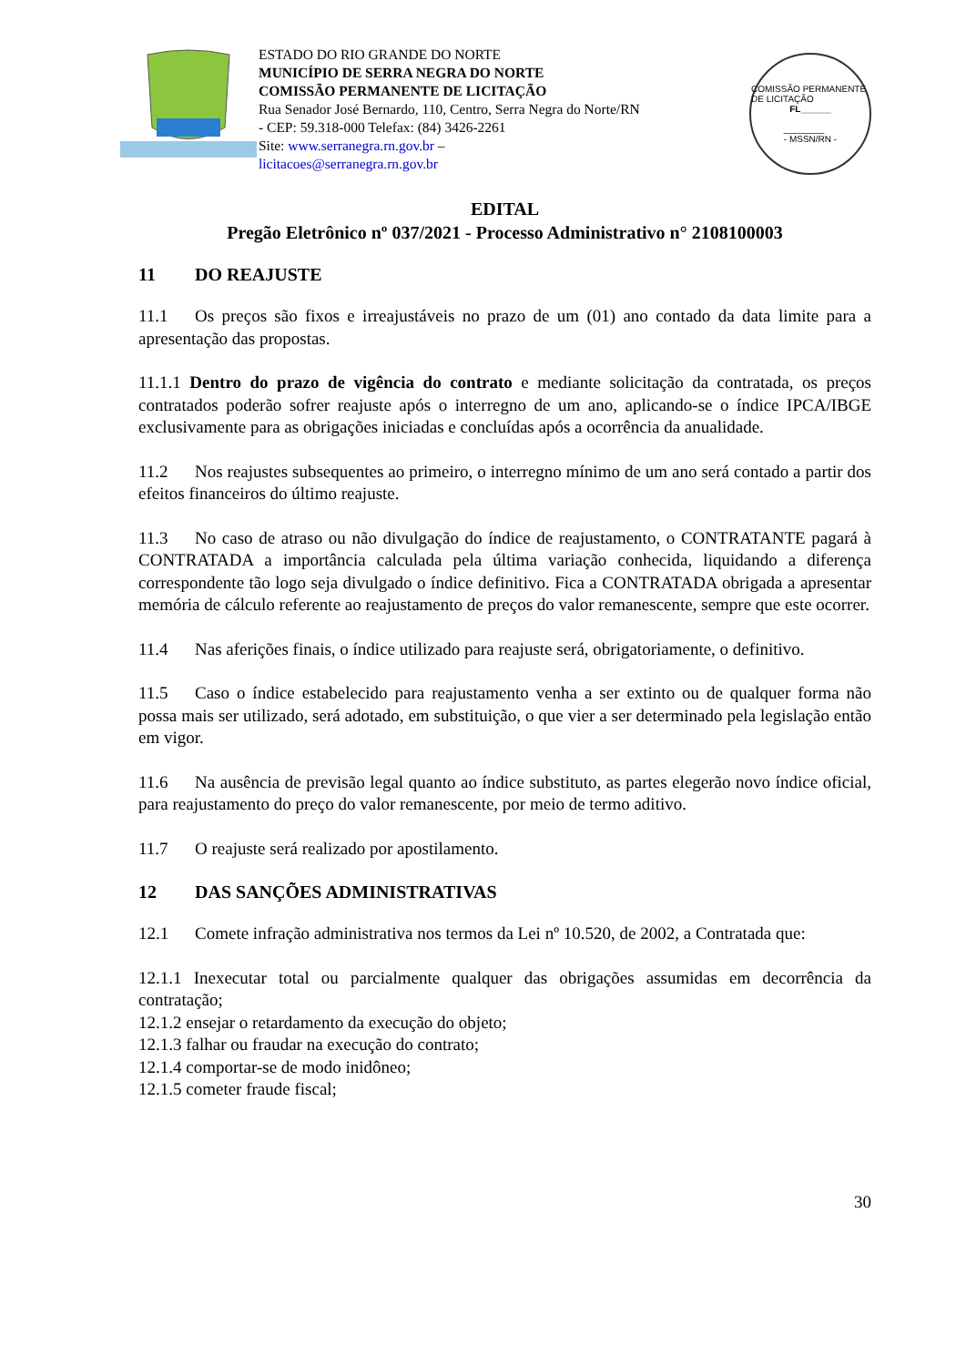ESTADO DO RIO GRANDE DO NORTE
MUNICÍPIO DE SERRA NEGRA DO NORTE
COMISSÃO PERMANENTE DE LICITAÇÃO
Rua Senador José Bernardo, 110, Centro, Serra Negra do Norte/RN - CEP: 59.318-000 Telefax: (84) 3426-2261
Site: www.serranegra.rn.gov.br –
licitacoes@serranegra.rn.gov.br
COMISSÃO PERMANENTE DE LICITAÇÃO
FL______
________
- MSSN/RN -
EDITAL
Pregão Eletrônico nº 037/2021 - Processo Administrativo n° 2108100003
11 DO REAJUSTE
11.1 Os preços são fixos e irreajustáveis no prazo de um (01) ano contado da data limite para a apresentação das propostas.
11.1.1 Dentro do prazo de vigência do contrato e mediante solicitação da contratada, os preços contratados poderão sofrer reajuste após o interregno de um ano, aplicando-se o índice IPCA/IBGE exclusivamente para as obrigações iniciadas e concluídas após a ocorrência da anualidade.
11.2 Nos reajustes subsequentes ao primeiro, o interregno mínimo de um ano será contado a partir dos efeitos financeiros do último reajuste.
11.3 No caso de atraso ou não divulgação do índice de reajustamento, o CONTRATANTE pagará à CONTRATADA a importância calculada pela última variação conhecida, liquidando a diferença correspondente tão logo seja divulgado o índice definitivo. Fica a CONTRATADA obrigada a apresentar memória de cálculo referente ao reajustamento de preços do valor remanescente, sempre que este ocorrer.
11.4 Nas aferições finais, o índice utilizado para reajuste será, obrigatoriamente, o definitivo.
11.5 Caso o índice estabelecido para reajustamento venha a ser extinto ou de qualquer forma não possa mais ser utilizado, será adotado, em substituição, o que vier a ser determinado pela legislação então em vigor.
11.6 Na ausência de previsão legal quanto ao índice substituto, as partes elegerão novo índice oficial, para reajustamento do preço do valor remanescente, por meio de termo aditivo.
11.7 O reajuste será realizado por apostilamento.
12 DAS SANÇÕES ADMINISTRATIVAS
12.1 Comete infração administrativa nos termos da Lei nº 10.520, de 2002, a Contratada que:
12.1.1 Inexecutar total ou parcialmente qualquer das obrigações assumidas em decorrência da contratação;
12.1.2 ensejar o retardamento da execução do objeto;
12.1.3 falhar ou fraudar na execução do contrato;
12.1.4 comportar-se de modo inidôneo;
12.1.5 cometer fraude fiscal;
30